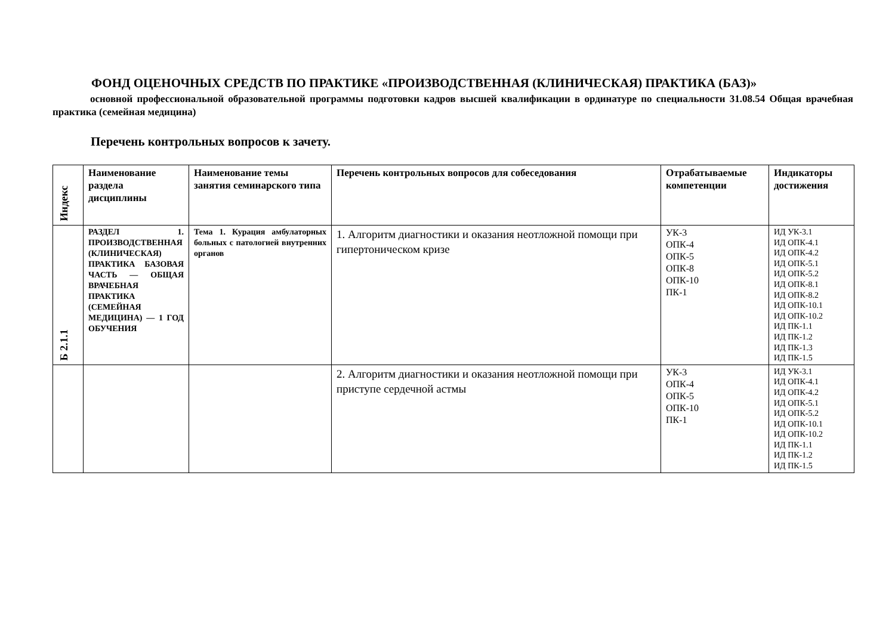ФОНД ОЦЕНОЧНЫХ СРЕДСТВ ПО ПРАКТИКЕ «ПРОИЗВОДСТВЕННАЯ (КЛИНИЧЕСКАЯ) ПРАКТИКА (БАЗ)»
основной профессиональной образовательной программы подготовки кадров высшей квалификации в ординатуре по специальности 31.08.54 Общая врачебная практика (семейная медицина)
Перечень контрольных вопросов к зачету.
| Индекс | Наименование раздела дисциплины | Наименование темы занятия семинарского типа | Перечень контрольных вопросов для собеседования | Отрабатываемые компетенции | Индикаторы достижения |
| --- | --- | --- | --- | --- | --- |
| Б 2.1.1 | РАЗДЕЛ 1. ПРОИЗВОДСТВЕННАЯ (КЛИНИЧЕСКАЯ) ПРАКТИКА БАЗОВАЯ ЧАСТЬ — ОБЩАЯ ВРАЧЕБНАЯ ПРАКТИКА (СЕМЕЙНАЯ МЕДИЦИНА) — 1 ГОД ОБУЧЕНИЯ | Тема 1. Курация амбулаторных больных с патологией внутренних органов | 1. Алгоритм диагностики и оказания неотложной помощи при гипертоническом кризе | УК-3 ОПК-4 ОПК-5 ОПК-8 ОПК-10 ПК-1 | ИД УК-3.1 ИД ОПК-4.1 ИД ОПК-4.2 ИД ОПК-5.1 ИД ОПК-5.2 ИД ОПК-8.1 ИД ОПК-8.2 ИД ОПК-10.1 ИД ОПК-10.2 ИД ПК-1.1 ИД ПК-1.2 ИД ПК-1.3 ИД ПК-1.5 |
| | | | 2. Алгоритм диагностики и оказания неотложной помощи при приступе сердечной астмы | УК-3 ОПК-4 ОПК-5 ОПК-10 ПК-1 | ИД УК-3.1 ИД ОПК-4.1 ИД ОПК-4.2 ИД ОПК-5.1 ИД ОПК-5.2 ИД ОПК-10.1 ИД ОПК-10.2 ИД ПК-1.1 ИД ПК-1.2 ИД ПК-1.5 |